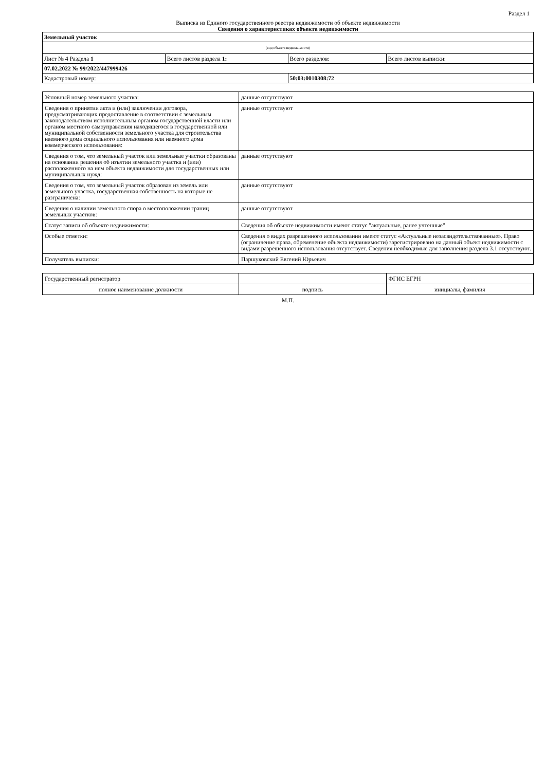Раздел 1
Выписка из Единого государственного реестра недвижимости об объекте недвижимости
Сведения о характеристиках объекта недвижимости
| Земельный участок | | | |
| (вид объекта недвижимости) | | | |
| Лист № 4 Раздела 1 | Всего листов раздела 1: | Всего разделов: | Всего листов выписки: |
| 07.02.2022 № 99/2022/447999426 | | | |
| Кадастровый номер: | | 50:03:0010308:72 | |
| Условный номер земельного участка: | данные отсутствуют |
| Сведения о принятии акта и (или) заключении договора, предусматривающих предоставление в соответствии с земельным законодательством исполнительным органом государственной власти или органом местного самоуправления находящегося в государственной или муниципальной собственности земельного участка для строительства наемного дома социального использования или наемного дома коммерческого использования: | данные отсутствуют |
| Сведения о том, что земельный участок или земельные участки образованы на основании решения об изъятии земельного участка и (или) расположенного на нем объекта недвижимости для государственных или муниципальных нужд: | данные отсутствуют |
| Сведения о том, что земельный участок образован из земель или земельного участка, государственная собственность на которые не разграничена: | данные отсутствуют |
| Сведения о наличии земельного спора о местоположении границ земельных участков: | данные отсутствуют |
| Статус записи об объекте недвижимости: | Сведения об объекте недвижимости имеют статус "актуальные, ранее учтенные" |
| Особые отметки: | Сведения о видах разрешенного использовании имеют статус «Актуальные незасвидетельствованные». Право (ограничение права, обременение объекта недвижимости) зарегистрировано на данный объект недвижимости с видами разрешенного использования отсутствует. Сведения необходимые для заполнения раздела 3.1 отсутствуют. |
| Получатель выписки: | Паршуковский Евгений Юрьевич |
| Государственный регистратор | | ФГИС ЕГРН |
| полное наименование должности | подпись | инициалы, фамилия |
М.П.